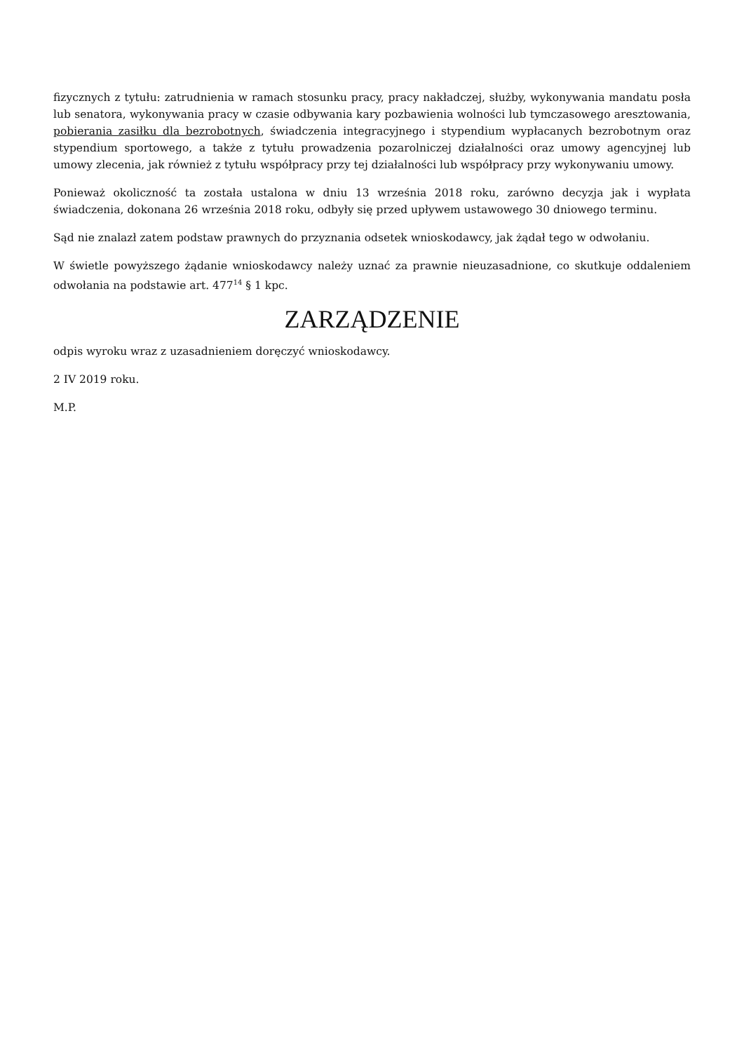fizycznych z tytułu: zatrudnienia w ramach stosunku pracy, pracy nakładczej, służby, wykonywania mandatu posła lub senatora, wykonywania pracy w czasie odbywania kary pozbawienia wolności lub tymczasowego aresztowania, pobierania zasiłku dla bezrobotnych, świadczenia integracyjnego i stypendium wypłacanych bezrobotnym oraz stypendium sportowego, a także z tytułu prowadzenia pozarolniczej działalności oraz umowy agencyjnej lub umowy zlecenia, jak również z tytułu współpracy przy tej działalności lub współpracy przy wykonywaniu umowy.
Ponieważ okoliczność ta została ustalona w dniu 13 września 2018 roku, zarówno decyzja jak i wypłata świadczenia, dokonana 26 września 2018 roku, odbyły się przed upływem ustawowego 30 dniowego terminu.
Sąd nie znalazł zatem podstaw prawnych do przyznania odsetek wnioskodawcy, jak żądał tego w odwołaniu.
W świetle powyższego żądanie wnioskodawcy należy uznać za prawnie nieuzasadnione, co skutkuje oddaleniem odwołania na podstawie art. 477<sup>14</sup> § 1 kpc.
ZARZĄDZENIE
odpis wyroku wraz z uzasadnieniem doręczyć wnioskodawcy.
2 IV 2019 roku.
M.P.